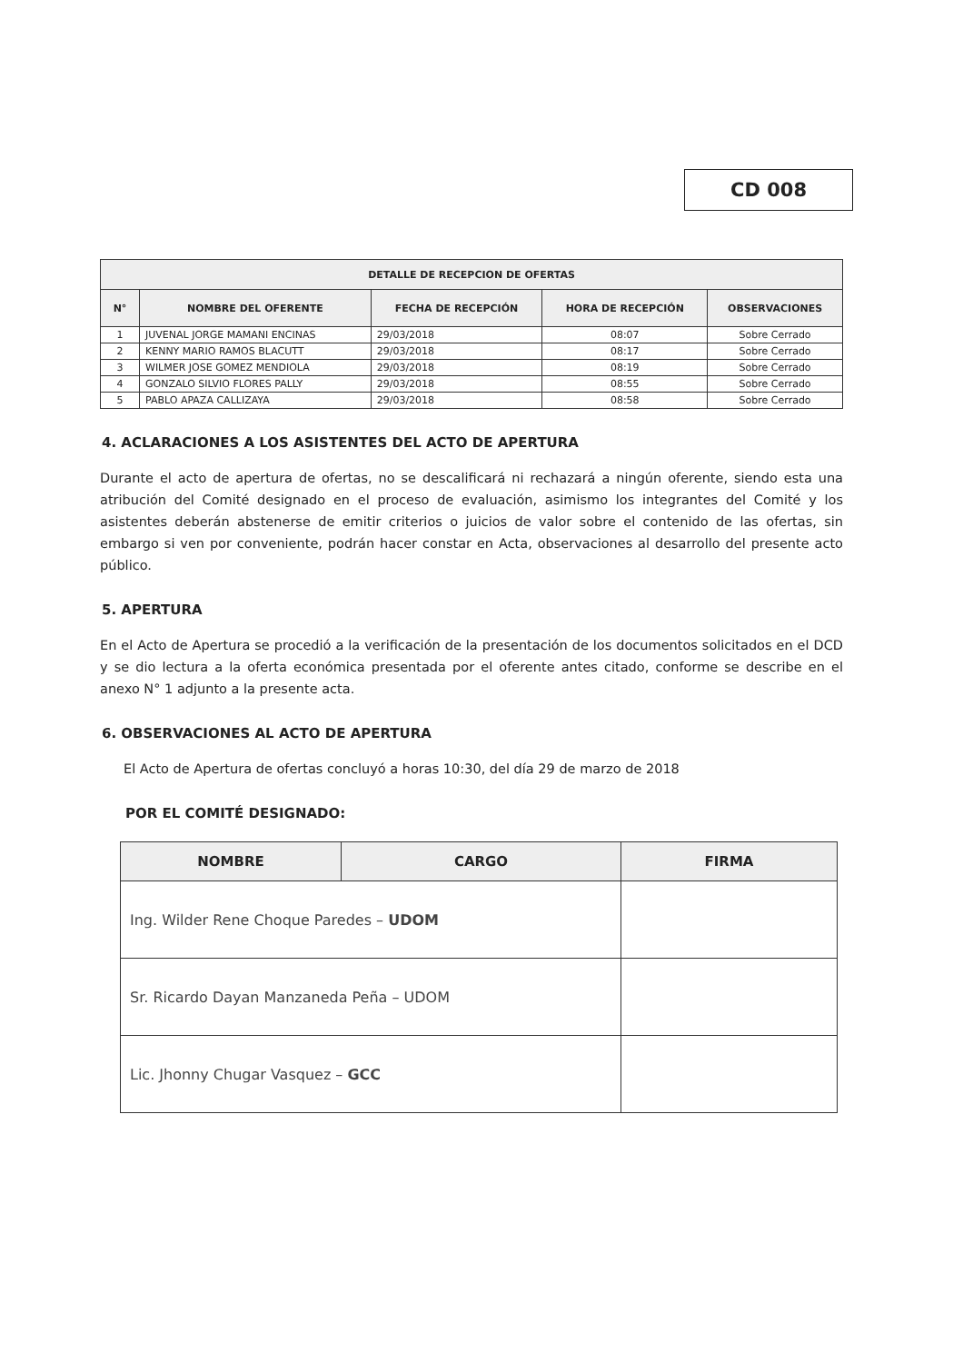CD 008
| DETALLE DE RECEPCION DE OFERTAS | | | | |
| --- | --- | --- | --- | --- |
| N° | NOMBRE DEL OFERENTE | FECHA DE RECEPCIÓN | HORA DE RECEPCIÓN | OBSERVACIONES |
| 1 | JUVENAL JORGE MAMANI ENCINAS | 29/03/2018 | 08:07 | Sobre Cerrado |
| 2 | KENNY MARIO RAMOS BLACUTT | 29/03/2018 | 08:17 | Sobre Cerrado |
| 3 | WILMER JOSE GOMEZ MENDIOLA | 29/03/2018 | 08:19 | Sobre Cerrado |
| 4 | GONZALO SILVIO FLORES PALLY | 29/03/2018 | 08:55 | Sobre Cerrado |
| 5 | PABLO APAZA CALLIZAYA | 29/03/2018 | 08:58 | Sobre Cerrado |
4. ACLARACIONES A LOS ASISTENTES DEL ACTO DE APERTURA
Durante el acto de apertura de ofertas, no se descalificará ni rechazará a ningún oferente, siendo esta una atribución del Comité designado en el proceso de evaluación, asimismo los integrantes del Comité y los asistentes deberán abstenerse de emitir criterios o juicios de valor sobre el contenido de las ofertas, sin embargo si ven por conveniente, podrán hacer constar en Acta, observaciones al desarrollo del presente acto público.
5. APERTURA
En el Acto de Apertura se procedió a la verificación de la presentación de los documentos solicitados en el DCD y se dio lectura a la oferta económica presentada por el oferente antes citado, conforme se describe en el anexo N° 1 adjunto a la presente acta.
6. OBSERVACIONES AL ACTO DE APERTURA
El Acto de Apertura de ofertas concluyó a horas 10:30, del día 29 de marzo de 2018
POR EL COMITÉ DESIGNADO:
| NOMBRE | CARGO | FIRMA |
| --- | --- | --- |
| Ing. Wilder Rene Choque Paredes – UDOM | | |
| Sr. Ricardo Dayan Manzaneda Peña – UDOM | | |
| Lic. Jhonny Chugar Vasquez – GCC | | |